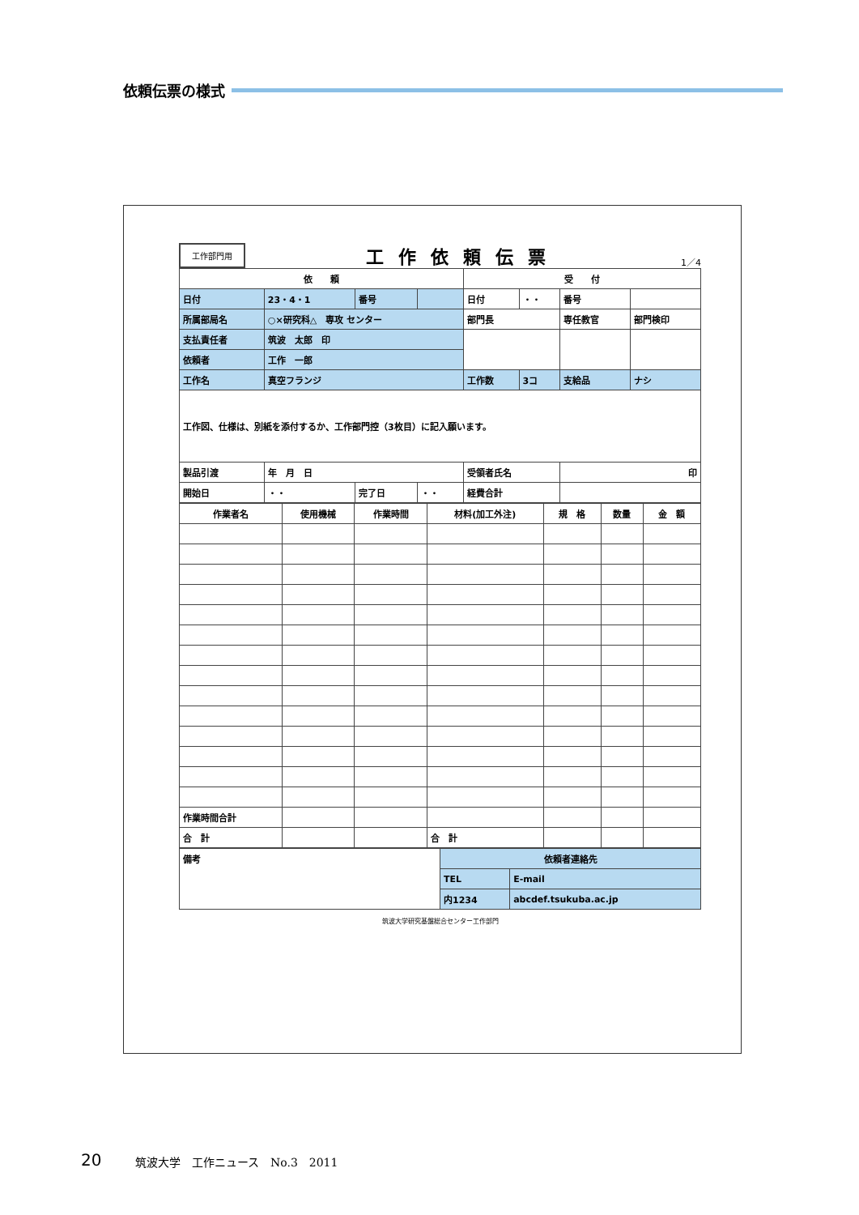依頼伝票の様式
工作部門用 工作依頼伝票 1／4
| 依 頼 | | | | 受 付 | | | |
| --- | --- | --- | --- | --- | --- | --- | --- |
| 日付 | 23・4・1 | 番号 | | 日付 | ・・ | 番号 | |
| 所属部局名 | ○×研究科△ 専攻 センター | | | 部門長 | | 専任教官 | 部門検印 |
| 支払責任者 | 筑波 太郎 印 | | | | | | |
| 依頼者 | 工作 一郎 | | | | | | |
| 工作名 | 真空フランジ | | | 工作数 | 3コ | 支給品 | ナシ |
| 工作図、仕様は、別紙を添付するか、工作部門控（3枚目）に記入願います。 | | | | | | | |
| 製品引渡 | 年 月 日 | | | 受領者氏名 | | 印 | |
| 開始日 | ・・ | 完了日 | ・・ | 経費合計 | | | |
| 作業者名 | 使用機械 | 作業時間 | 材料(加工外注) | 規 格 | 数量 | 金 額 |
| --- | --- | --- | --- | --- | --- | --- |
| 作業時間合計 | | | | | | |
| 合 計 | | | 合 計 | | | |
| 備考 | 依頼者連絡先 | |
| | TEL | E-mail |
| | 内1234 | abcdef.tsukuba.ac.jp |
筑波大学研究基盤総合センター工作部門
20 筑波大学　工作ニュース　No.3　2011